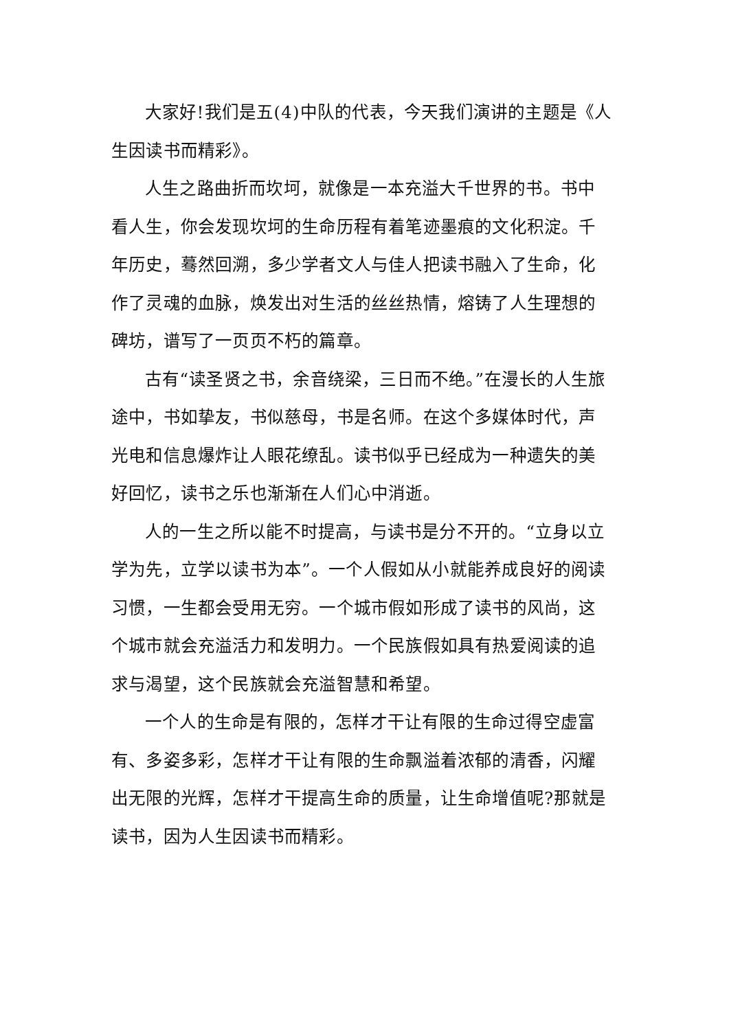大家好!我们是五(4)中队的代表，今天我们演讲的主题是《人生因读书而精彩》。
人生之路曲折而坎坷，就像是一本充溢大千世界的书。书中看人生，你会发现坎坷的生命历程有着笔迹墨痕的文化积淀。千年历史，蓦然回溯，多少学者文人与佳人把读书融入了生命，化作了灵魂的血脉，焕发出对生活的丝丝热情，熔铸了人生理想的碑坊，谱写了一页页不朽的篇章。
古有“读圣贤之书，余音绕梁，三日而不绝。”在漫长的人生旅途中，书如挚友，书似慈母，书是名师。在这个多媒体时代，声光电和信息爆炸让人眼花缭乱。读书似乎已经成为一种遗失的美好回忆，读书之乐也渐渐在人们心中消逝。
人的一生之所以能不时提高，与读书是分不开的。“立身以立学为先，立学以读书为本”。一个人假如从小就能养成良好的阅读习惯，一生都会受用无穷。一个城市假如形成了读书的风尚，这个城市就会充溢活力和发明力。一个民族假如具有热爱阅读的追求与渴望，这个民族就会充溢智慧和希望。
一个人的生命是有限的，怎样才干让有限的生命过得空虚富有、多姿多彩，怎样才干让有限的生命飘溢着浓郁的清香，闪耀出无限的光辉，怎样才干提高生命的质量，让生命增值呢?那就是读书，因为人生因读书而精彩。